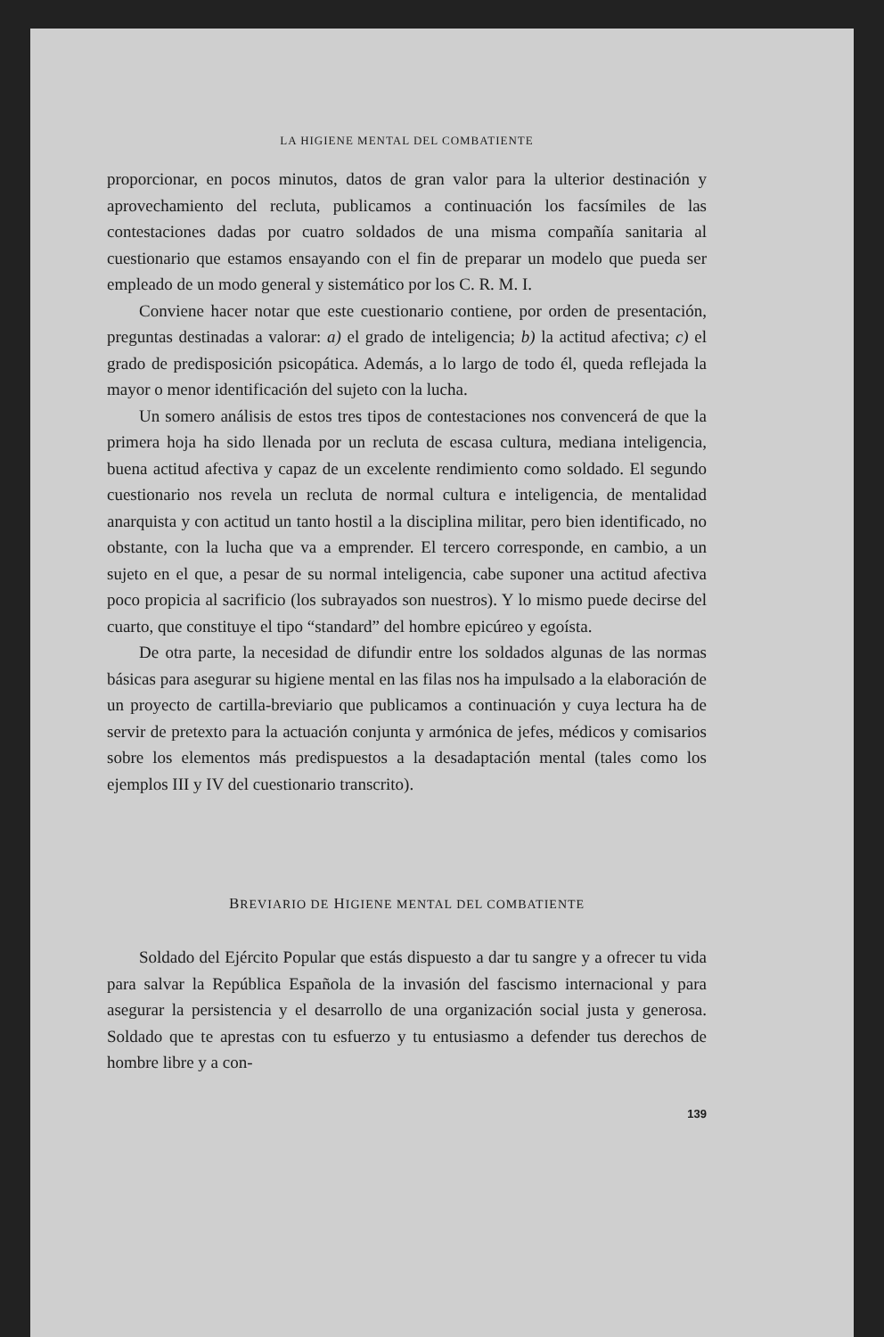LA HIGIENE MENTAL DEL COMBATIENTE
proporcionar, en pocos minutos, datos de gran valor para la ulterior destinación y aprovechamiento del recluta, publicamos a continuación los facsímiles de las contestaciones dadas por cuatro soldados de una misma compañía sanitaria al cuestionario que estamos ensayando con el fin de preparar un modelo que pueda ser empleado de un modo general y sistemático por los C. R. M. I.
Conviene hacer notar que este cuestionario contiene, por orden de presentación, preguntas destinadas a valorar: a) el grado de inteligencia; b) la actitud afectiva; c) el grado de predisposición psicopática. Además, a lo largo de todo él, queda reflejada la mayor o menor identificación del sujeto con la lucha.
Un somero análisis de estos tres tipos de contestaciones nos convencerá de que la primera hoja ha sido llenada por un recluta de escasa cultura, mediana inteligencia, buena actitud afectiva y capaz de un excelente rendimiento como soldado. El segundo cuestionario nos revela un recluta de normal cultura e inteligencia, de mentalidad anarquista y con actitud un tanto hostil a la disciplina militar, pero bien identificado, no obstante, con la lucha que va a emprender. El tercero corresponde, en cambio, a un sujeto en el que, a pesar de su normal inteligencia, cabe suponer una actitud afectiva poco propicia al sacrificio (los subrayados son nuestros). Y lo mismo puede decirse del cuarto, que constituye el tipo “standard” del hombre epicúreo y egoísta.
De otra parte, la necesidad de difundir entre los soldados algunas de las normas básicas para asegurar su higiene mental en las filas nos ha impulsado a la elaboración de un proyecto de cartilla-breviario que publicamos a continuación y cuya lectura ha de servir de pretexto para la actuación conjunta y armónica de jefes, médicos y comisarios sobre los elementos más predispuestos a la desadaptación mental (tales como los ejemplos III y IV del cuestionario transcrito).
BREVIARIO DE HIGIENE MENTAL DEL COMBATIENTE
Soldado del Ejército Popular que estás dispuesto a dar tu sangre y a ofrecer tu vida para salvar la República Española de la invasión del fascismo internacional y para asegurar la persistencia y el desarrollo de una organización social justa y generosa. Soldado que te aprestas con tu esfuerzo y tu entusiasmo a defender tus derechos de hombre libre y a con-
139